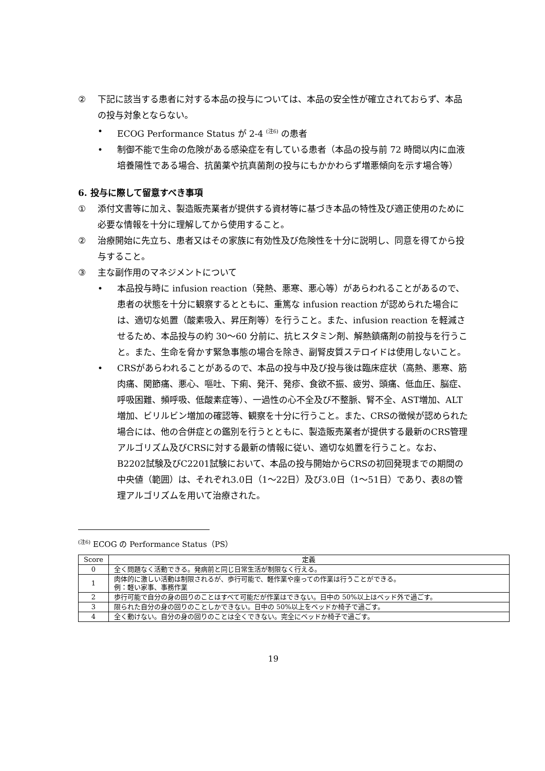② 下記に該当する患者に対する本品の投与については、本品の安全性が確立されておらず、本品の投与対象とならない。
• ECOG Performance Status が 2-4 <sup>(注6)</sup> の患者
• 制御不能で生命の危険がある感染症を有している患者（本品の投与前 72 時間以内に血液培養陽性である場合、抗菌薬や抗真菌剤の投与にもかかわらず増悪傾向を示す場合等）
6. 投与に際して留意すべき事項
① 添付文書等に加え、製造販売業者が提供する資材等に基づき本品の特性及び適正使用のために必要な情報を十分に理解してから使用すること。
② 治療開始に先立ち、患者又はその家族に有効性及び危険性を十分に説明し、同意を得てから投与すること。
③ 主な副作用のマネジメントについて
• 本品投与時に infusion reaction（発熱、悪寒、悪心等）があらわれることがあるので、患者の状態を十分に観察するとともに、重篤な infusion reaction が認められた場合には、適切な処置（酸素吸入、昇圧剤等）を行うこと。また、infusion reaction を軽減させるため、本品投与の約 30～60 分前に、抗ヒスタミン剤、解熱鎮痛剤の前投与を行うこと。また、生命を脅かす緊急事態の場合を除き、副腎皮質ステロイドは使用しないこと。
• CRSがあらわれることがあるので、本品の投与中及び投与後は臨床症状（高熱、悪寒、筋肉痛、関節痛、悪心、嘔吐、下痢、発汗、発疹、食欲不振、疲労、頭痛、低血圧、脳症、呼吸困難、頻呼吸、低酸素症等）、一過性の心不全及び不整脈、腎不全、AST増加、ALT増加、ビリルビン増加の確認等、観察を十分に行うこと。また、CRSの徴候が認められた場合には、他の合併症との鑑別を行うとともに、製造販売業者が提供する最新のCRS管理アルゴリズム及びCRSに対する最新の情報に従い、適切な処置を行うこと。なお、B2202試験及びC2201試験において、本品の投与開始からCRSの初回発現までの期間の中央値（範囲）は、それぞれ3.0日（1～22日）及び3.0日（1～51日）であり、表8の管理アルゴリズムを用いて治療された。
<sup>(注6)</sup> ECOG の Performance Status（PS）
| Score | 定義 |
| --- | --- |
| 0 | 全く問題なく活動できる。発病前と同じ日常生活が制限なく行える。 |
| 1 | 肉体的に激しい活動は制限されるが、歩行可能で、軽作業や座っての作業は行うことができる。 例：軽い家事、事務作業 |
| 2 | 歩行可能で自分の身の回りのことはすべて可能だが作業はできない。日中の 50%以上はベッド外で過ごす。 |
| 3 | 限られた自分の身の回りのことしかできない。日中の 50%以上をベッドか椅子で過ごす。 |
| 4 | 全く動けない。自分の身の回りのことは全くできない。完全にベッドか椅子で過ごす。 |
19